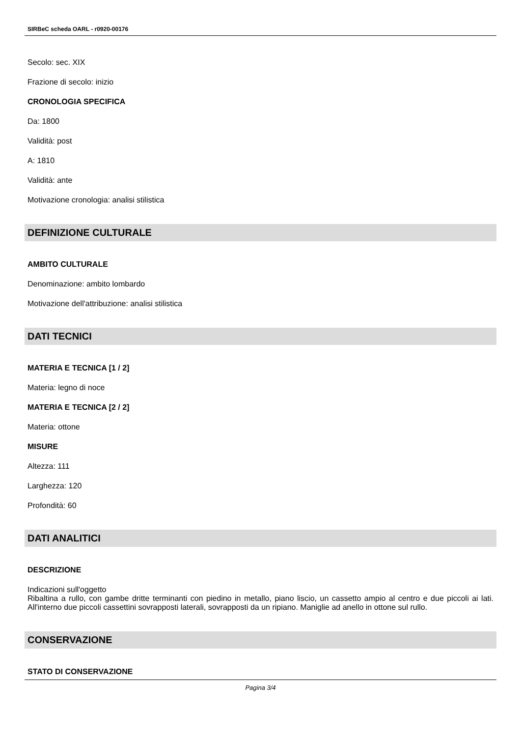SIRBeC scheda OARL - r0920-00176
Secolo: sec. XIX
Frazione di secolo: inizio
CRONOLOGIA SPECIFICA
Da: 1800
Validità: post
A: 1810
Validità: ante
Motivazione cronologia: analisi stilistica
DEFINIZIONE CULTURALE
AMBITO CULTURALE
Denominazione: ambito lombardo
Motivazione dell'attribuzione: analisi stilistica
DATI TECNICI
MATERIA E TECNICA [1 / 2]
Materia: legno di noce
MATERIA E TECNICA [2 / 2]
Materia: ottone
MISURE
Altezza: 111
Larghezza: 120
Profondità: 60
DATI ANALITICI
DESCRIZIONE
Indicazioni sull'oggetto
Ribaltina a rullo, con gambe dritte terminanti con piedino in metallo, piano liscio, un cassetto ampio al centro e due piccoli ai lati. All'interno due piccoli cassettini sovrapposti laterali, sovrapposti da un ripiano. Maniglie ad anello in ottone sul rullo.
CONSERVAZIONE
STATO DI CONSERVAZIONE
Pagina 3/4